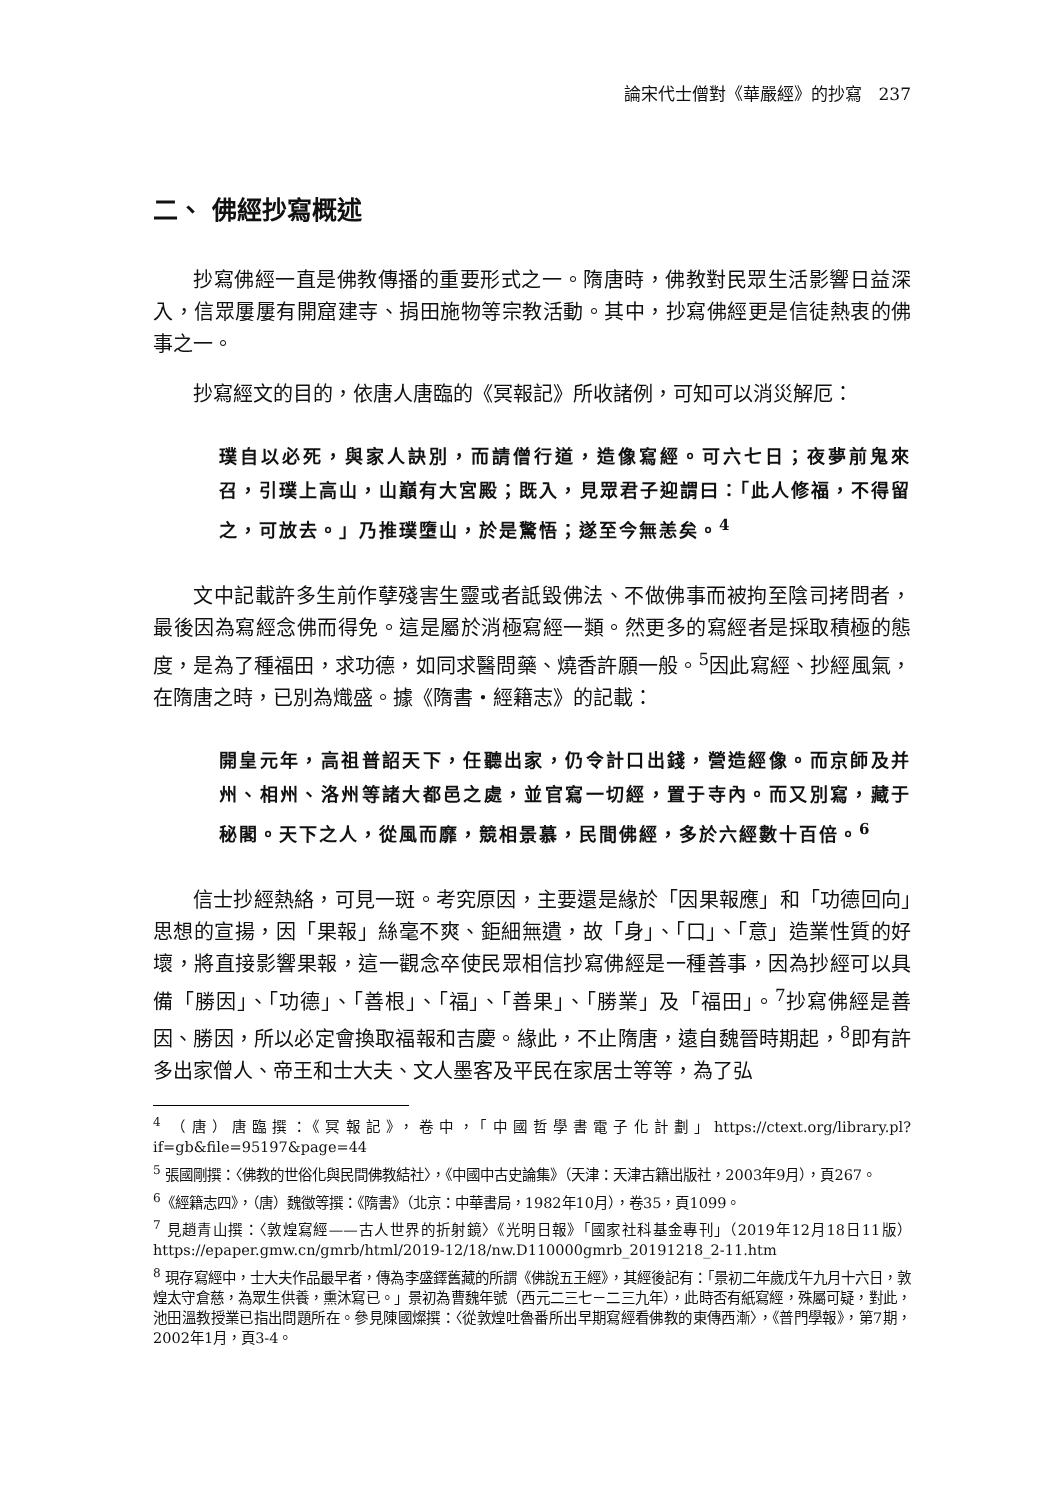論宋代士僧對《華嚴經》的抄寫　237
二、 佛經抄寫概述
抄寫佛經一直是佛教傳播的重要形式之一。隋唐時，佛教對民眾生活影響日益深入，信眾屢屢有開窟建寺、捐田施物等宗教活動。其中，抄寫佛經更是信徒熱衷的佛事之一。
抄寫經文的目的，依唐人唐臨的《冥報記》所收諸例，可知可以消災解厄：
璞自以必死，與家人訣別，而請僧行道，造像寫經。可六七日；夜夢前鬼來召，引璞上高山，山巔有大宮殿；既入，見眾君子迎謂曰：「此人修福，不得留之，可放去。」乃推璞墮山，於是驚悟；遂至今無恙矣。<sup>4</sup>
文中記載許多生前作孽殘害生靈或者詆毀佛法、不做佛事而被拘至陰司拷問者，最後因為寫經念佛而得免。這是屬於消極寫經一類。然更多的寫經者是採取積極的態度，是為了種福田，求功德，如同求醫問藥、燒香許願一般。<sup>5</sup>因此寫經、抄經風氣，在隋唐之時，已別為熾盛。據《隋書・經籍志》的記載：
開皇元年，高祖普詔天下，任聽出家，仍令計口出錢，營造經像。而京師及并州、相州、洛州等諸大都邑之處，並官寫一切經，置于寺內。而又別寫，藏于秘閣。天下之人，從風而靡，競相景慕，民間佛經，多於六經數十百倍。<sup>6</sup>
信士抄經熱絡，可見一斑。考究原因，主要還是緣於「因果報應」和「功德回向」思想的宣揚，因「果報」絲毫不爽、鉅細無遺，故「身」、「口」、「意」造業性質的好壞，將直接影響果報，這一觀念卒使民眾相信抄寫佛經是一種善事，因為抄經可以具備「勝因」、「功德」、「善根」、「福」、「善果」、「勝業」及「福田」。<sup>7</sup>抄寫佛經是善因、勝因，所以必定會換取福報和吉慶。緣此，不止隋唐，遠自魏晉時期起，<sup>8</sup>即有許多出家僧人、帝王和士大夫、文人墨客及平民在家居士等等，為了弘
<sup>4</sup> （唐）唐臨撰：《冥報記》，卷中，「中國哲學書電子化計劃」https://ctext.org/library.pl?if=gb&file=95197&page=44
<sup>5</sup> 張國剛撰：〈佛教的世俗化與民間佛教結社〉，《中國中古史論集》（天津：天津古籍出版社，2003年9月），頁267。
<sup>6</sup>《經籍志四》，（唐）魏徵等撰：《隋書》（北京：中華書局，1982年10月），卷35，頁1099。
<sup>7</sup> 見趙青山撰：〈敦煌寫經——古人世界的折射鏡〉《光明日報》「國家社科基金專刊」（2019年12月18日11版）https://epaper.gmw.cn/gmrb/html/2019-12/18/nw.D110000gmrb_20191218_2-11.htm
<sup>8</sup> 現存寫經中，士大夫作品最早者，傳為李盛鐸舊藏的所謂《佛說五王經》，其經後記有：「景初二年歲戊午九月十六日，敦煌太守倉慈，為眾生供養，熏沐寫已。」景初為曹魏年號（西元二三七－二三九年），此時否有紙寫經，殊屬可疑，對此，池田溫教授業已指出問題所在。參見陳國燦撰：〈從敦煌吐魯番所出早期寫經看佛教的東傳西漸〉，《普門學報》，第7期，2002年1月，頁3-4。